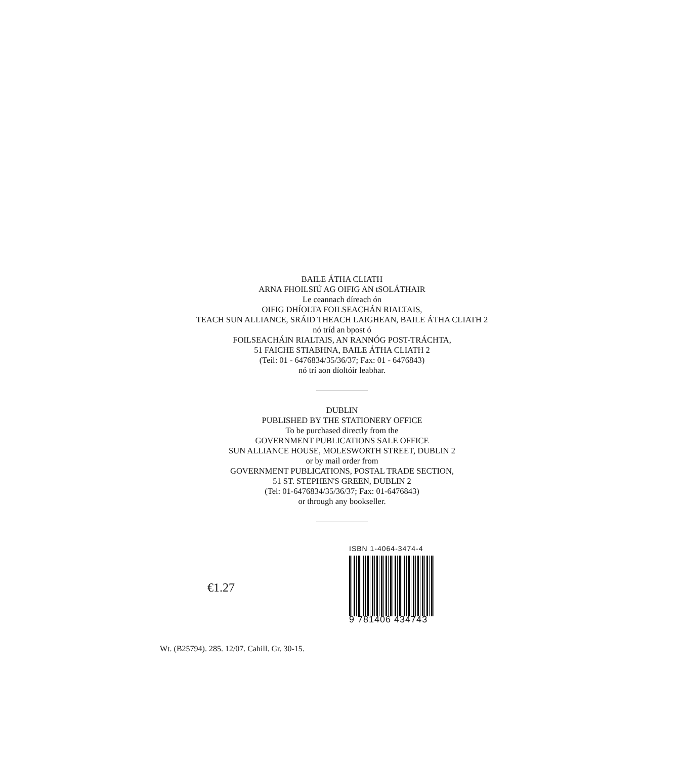BAILE ÁTHA CLIATH
ARNA FHOILSIÚ AG OIFIG AN tSOLÁTHAIR
Le ceannach díreach ón
OIFIG DHÍOLTA FOILSEACHÁN RIALTAIS,
TEACH SUN ALLIANCE, SRÁID THEACH LAIGHEAN, BAILE ÁTHA CLIATH 2
nó tríd an bpost ó
FOILSEACHÁIN RIALTAIS, AN RANNÓG POST-TRÁCHTA,
51 FAICHE STIABHNA, BAILE ÁTHA CLIATH 2
(Teil: 01 - 6476834/35/36/37; Fax: 01 - 6476843)
nó trí aon díoltóir leabhar.
DUBLIN
PUBLISHED BY THE STATIONERY OFFICE
To be purchased directly from the
GOVERNMENT PUBLICATIONS SALE OFFICE
SUN ALLIANCE HOUSE, MOLESWORTH STREET, DUBLIN 2
or by mail order from
GOVERNMENT PUBLICATIONS, POSTAL TRADE SECTION,
51 ST. STEPHEN'S GREEN, DUBLIN 2
(Tel: 01-6476834/35/36/37; Fax: 01-6476843)
or through any bookseller.
€1.27
ISBN 1-4064-3474-4
9 781406 434743
Wt. (B25794). 285. 12/07. Cahill. Gr. 30-15.